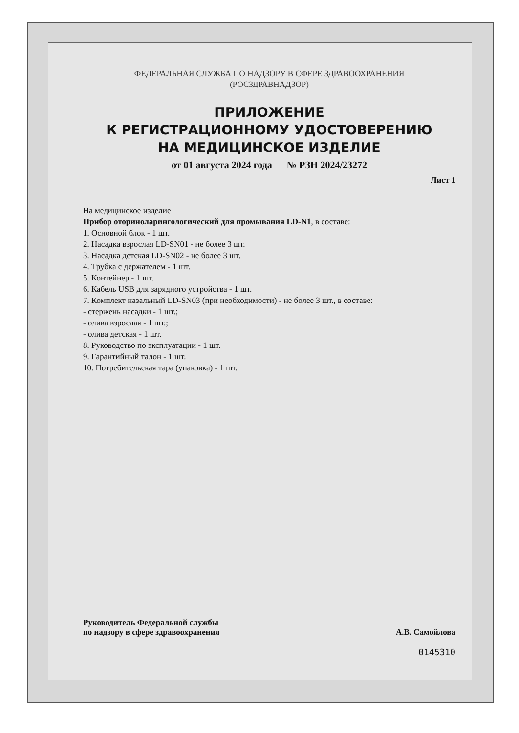ФЕДЕРАЛЬНАЯ СЛУЖБА ПО НАДЗОРУ В СФЕРЕ ЗДРАВООХРАНЕНИЯ
(РОСЗДРАВНАДЗОР)
ПРИЛОЖЕНИЕ
К РЕГИСТРАЦИОННОМУ УДОСТОВЕРЕНИЮ
НА МЕДИЦИНСКОЕ ИЗДЕЛИЕ
от 01 августа 2024 года № РЗН 2024/23272
Лист 1
На медицинское изделие
Прибор оториноларингологический для промывания LD-N1, в составе:
1. Основной блок - 1 шт.
2. Насадка взрослая LD-SN01 - не более 3 шт.
3. Насадка детская LD-SN02 - не более 3 шт.
4. Трубка с держателем - 1 шт.
5. Контейнер - 1 шт.
6. Кабель USB для зарядного устройства - 1 шт.
7. Комплект назальный LD-SN03 (при необходимости) - не более 3 шт., в составе:
- стержень насадки - 1 шт.;
- олива взрослая - 1 шт.;
- олива детская - 1 шт.
8. Руководство по эксплуатации - 1 шт.
9. Гарантийный талон - 1 шт.
10. Потребительская тара (упаковка) - 1 шт.
Руководитель Федеральной службы
по надзору в сфере здравоохранения
А.В. Самойлова
0145310